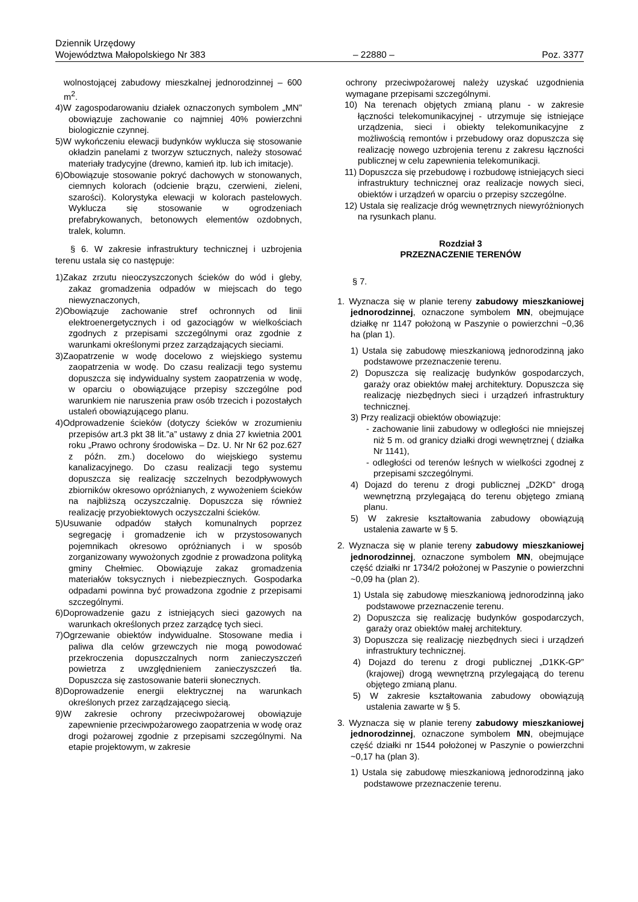Dziennik Urzędowy
Województwa Małopolskiego Nr 383 – 22880 – Poz. 3377
wolnostojącej zabudowy mieszkalnej jednorodzinnej – 600 m<sup>2</sup>.
4)W zagospodarowaniu działek oznaczonych symbolem „MN” obowiązuje zachowanie co najmniej 40% powierzchni biologicznie czynnej.
5)W wykończeniu elewacji budynków wyklucza się stosowanie okładzin panelami z tworzyw sztucznych, należy stosować materiały tradycyjne (drewno, kamień itp. lub ich imitacje).
6)Obowiązuje stosowanie pokryć dachowych w stonowanych, ciemnych kolorach (odcienie brązu, czerwieni, zieleni, szarości). Kolorystyka elewacji w kolorach pastelowych. Wyklucza się stosowanie w ogrodzeniach prefabrykowanych, betonowych elementów ozdobnych, tralek, kolumn.
§ 6. W zakresie infrastruktury technicznej i uzbrojenia terenu ustala się co następuje:
1)Zakaz zrzutu nieoczyszczonych ścieków do wód i gleby, zakaz gromadzenia odpadów w miejscach do tego niewyznaczonych,
2)Obowiązuje zachowanie stref ochronnych od linii elektroenergetycznych i od gazociągów w wielkościach zgodnych z przepisami szczególnymi oraz zgodnie z warunkami określonymi przez zarządzających sieciami.
3)Zaopatrzenie w wodę docelowo z wiejskiego systemu zaopatrzenia w wodę. Do czasu realizacji tego systemu dopuszcza się indywidualny system zaopatrzenia w wodę, w oparciu o obowiązujące przepisy szczególne pod warunkiem nie naruszenia praw osób trzecich i pozostałych ustaleń obowiązującego planu.
4)Odprowadzenie ścieków (dotyczy ścieków w zrozumieniu przepisów art.3 pkt 38 lit.”a” ustawy z dnia 27 kwietnia 2001 roku „Prawo ochrony środowiska – Dz. U. Nr Nr 62 poz.627 z późn. zm.) docelowo do wiejskiego systemu kanalizacyjnego. Do czasu realizacji tego systemu dopuszcza się realizację szczelnych bezodpływowych zbiorników okresowo opróżnianych, z wywożeniem ścieków na najbliższą oczyszczalnię. Dopuszcza się również realizację przyobiektowych oczyszczalni ścieków.
5)Usuwanie odpadów stałych komunalnych poprzez segregację i gromadzenie ich w przystosowanych pojemnikach okresowo opróżnianych i w sposób zorganizowany wywożonych zgodnie z prowadzona polityką gminy Chełmiec. Obowiązuje zakaz gromadzenia materiałów toksycznych i niebezpiecznych. Gospodarka odpadami powinna być prowadzona zgodnie z przepisami szczególnymi.
6)Doprowadzenie gazu z istniejących sieci gazowych na warunkach określonych przez zarządcę tych sieci.
7)Ogrzewanie obiektów indywidualne. Stosowane media i paliwa dla celów grzewczych nie mogą powodować przekroczenia dopuszczalnych norm zanieczyszczeń powietrza z uwzględnieniem zanieczyszczeń tła. Dopuszcza się zastosowanie baterii słonecznych.
8)Doprowadzenie energii elektrycznej na warunkach określonych przez zarządzającego siecią.
9)W zakresie ochrony przeciwpożarowej obowiązuje zapewnienie przeciwpożarowego zaopatrzenia w wodę oraz drogi pożarowej zgodnie z przepisami szczególnymi. Na etapie projektowym, w zakresie
ochrony przeciwpożarowej należy uzyskać uzgodnienia wymagane przepisami szczególnymi.
10) Na terenach objętych zmianą planu - w zakresie łączności telekomunikacyjnej - utrzymuje się istniejące urządzenia, sieci i obiekty telekomunikacyjne z możliwością remontów i przebudowy oraz dopuszcza się realizację nowego uzbrojenia terenu z zakresu łączności publicznej w celu zapewnienia telekomunikacji.
11) Dopuszcza się przebudowę i rozbudowę istniejących sieci infrastruktury technicznej oraz realizacje nowych sieci, obiektów i urządzeń w oparciu o przepisy szczególne.
12) Ustala się realizacje dróg wewnętrznych niewyróżnionych na rysunkach planu.
Rozdział 3
PRZEZNACZENIE TERENÓW
§ 7.
1. Wyznacza się w planie tereny zabudowy mieszkaniowej jednorodzinnej, oznaczone symbolem MN, obejmujące działkę nr 1147 położoną w Paszynie o powierzchni ~0,36 ha (plan 1).
1) Ustala się zabudowę mieszkaniową jednorodzinną jako podstawowe przeznaczenie terenu.
2) Dopuszcza się realizację budynków gospodarczych, garaży oraz obiektów małej architektury. Dopuszcza się realizację niezbędnych sieci i urządzeń infrastruktury technicznej.
3) Przy realizacji obiektów obowiązuje:
- zachowanie linii zabudowy w odległości nie mniejszej niż 5 m. od granicy działki drogi wewnętrznej ( działka Nr 1141),
- odległości od terenów leśnych w wielkości zgodnej z przepisami szczególnymi.
4) Dojazd do terenu z drogi publicznej „D2KD” drogą wewnętrzną przylegającą do terenu objętego zmianą planu.
5) W zakresie kształtowania zabudowy obowiązują ustalenia zawarte w § 5.
2. Wyznacza się w planie tereny zabudowy mieszkaniowej jednorodzinnej, oznaczone symbolem MN, obejmujące część działki nr 1734/2 położonej w Paszynie o powierzchni ~0,09 ha (plan 2).
1) Ustala się zabudowę mieszkaniową jednorodzinną jako podstawowe przeznaczenie terenu.
2) Dopuszcza się realizację budynków gospodarczych, garaży oraz obiektów małej architektury.
3) Dopuszcza się realizację niezbędnych sieci i urządzeń infrastruktury technicznej.
4) Dojazd do terenu z drogi publicznej „D1KK-GP” (krajowej) drogą wewnętrzną przylegającą do terenu objętego zmianą planu.
5) W zakresie kształtowania zabudowy obowiązują ustalenia zawarte w § 5.
3. Wyznacza się w planie tereny zabudowy mieszkaniowej jednorodzinnej, oznaczone symbolem MN, obejmujące część działki nr 1544 położonej w Paszynie o powierzchni ~0,17 ha (plan 3).
1) Ustala się zabudowę mieszkaniową jednorodzinną jako podstawowe przeznaczenie terenu.